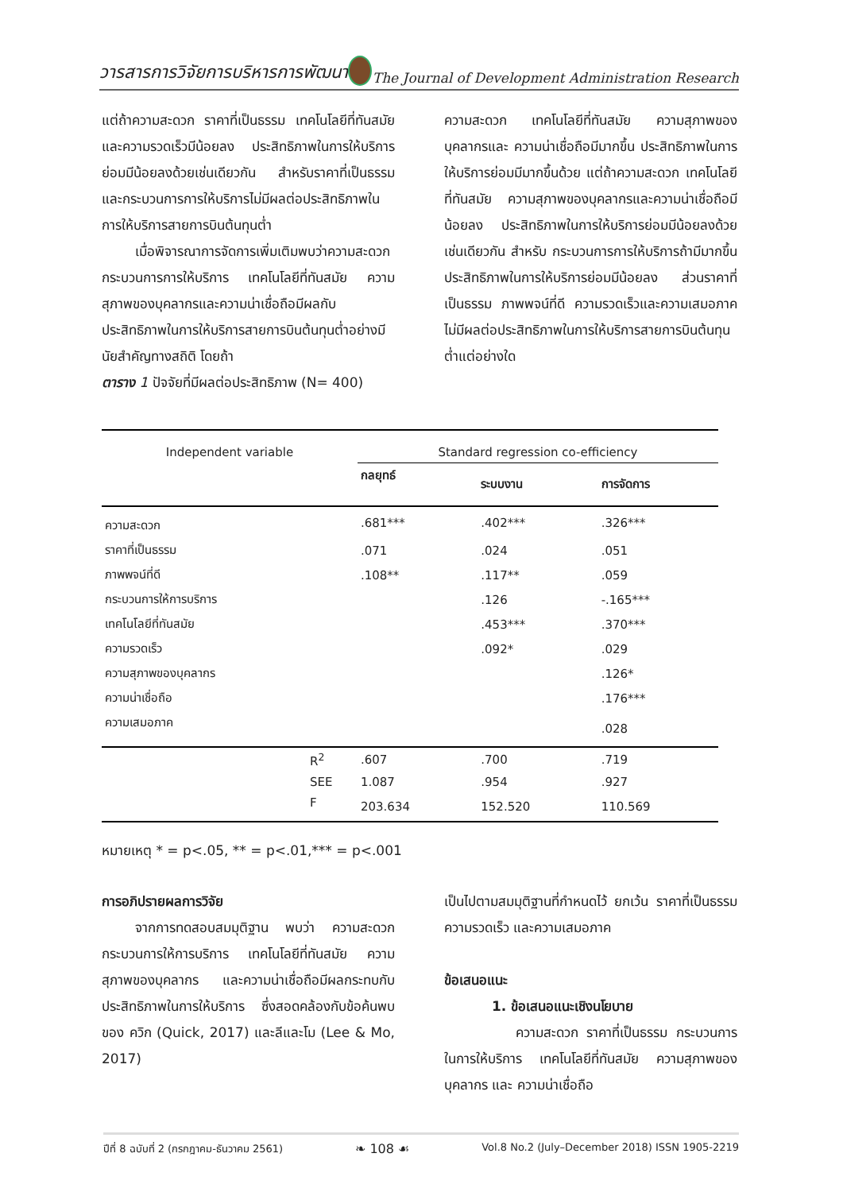วารสารการวิจัยการบริหารการพัฒนา The Journal of Development Administration Research
แต่ถ้าความสะดวก ราคาที่เป็นธรรม เทคโนโลยีที่ทันสมัยและความรวดเร็วมีน้อยลง ประสิทธิภาพในการให้บริการย่อมมีน้อยลงด้วยเช่นเดียวกัน สำหรับราคาที่เป็นธรรม และกระบวนการการให้บริการไม่มีผลต่อประสิทธิภาพในการให้บริการสายการบินต้นทุนต่ำ
เมื่อพิจารณาการจัดการเพิ่มเติมพบว่าความสะดวก กระบวนการการให้บริการ เทคโนโลยีที่ทันสมัย ความสุภาพของบุคลากรและความน่าเชื่อถือมีผลกับประสิทธิภาพในการให้บริการสายการบินต้นทุนต่ำอย่างมีนัยสำคัญทางสถิติ โดยถ้า
ตาราง 1 ปัจจัยที่มีผลต่อประสิทธิภาพ (N= 400)
ความสะดวก เทคโนโลยีที่ทันสมัย ความสุภาพของบุคลากรและ ความน่าเชื่อถือมีมากขึ้น ประสิทธิภาพในการให้บริการย่อมมีมากขึ้นด้วย แต่ถ้าความสะดวก เทคโนโลยีที่ทันสมัย ความสุภาพของบุคลากรและความน่าเชื่อถือมีน้อยลง ประสิทธิภาพในการให้บริการย่อมมีน้อยลงด้วยเช่นเดียวกัน สำหรับ กระบวนการการให้บริการถ้ามีมากขึ้นประสิทธิภาพในการให้บริการย่อมมีน้อยลง ส่วนราคาที่เป็นธรรม ภาพพจน์ที่ดี ความรวดเร็วและความเสมอภาคไม่มีผลต่อประสิทธิภาพในการให้บริการสายการบินต้นทุนต่ำแต่อย่างใด
| Independent variable | | Standard regression co-efficiency | | |
| --- | --- | --- | --- | --- |
| | | กลยุทธ์ | ระบบงาน | การจัดการ |
| ความสะดวก | | .681*** | .402*** | .326*** |
| ราคาที่เป็นธรรม | | .071 | .024 | .051 |
| ภาพพจน์ที่ดี | | .108** | .117** | .059 |
| กระบวนการให้การบริการ | | | .126 | -.165*** |
| เทคโนโลยีที่ทันสมัย | | | .453*** | .370*** |
| ความรวดเร็ว | | | .092* | .029 |
| ความสุภาพของบุคลากร | | | | .126* |
| ความน่าเชื่อถือ | | | | .176*** |
| ความเสมอภาค | | | | .028 |
| | R<sup>2</sup> | .607 | .700 | .719 |
| | SEE | 1.087 | .954 | .927 |
| | F | 203.634 | 152.520 | 110.569 |
หมายเหตุ * = p<.05, ** = p<.01,*** = p<.001
การอภิปรายผลการวิจัย
จากการทดสอบสมมุติฐาน พบว่า ความสะดวก กระบวนการให้การบริการ เทคโนโลยีที่ทันสมัย ความสุภาพของบุคลากร และความน่าเชื่อถือมีผลกระทบกับประสิทธิภาพในการให้บริการ ซึ่งสอดคล้องกับข้อค้นพบของ ควิก (Quick, 2017) และลีและโม (Lee & Mo, 2017)
เป็นไปตามสมมุติฐานที่กำหนดไว้ ยกเว้น ราคาที่เป็นธรรม ความรวดเร็ว และความเสมอภาค
ข้อเสนอแนะ
1. ข้อเสนอแนะเชิงนโยบาย
ความสะดวก ราคาที่เป็นธรรม กระบวนการในการให้บริการ เทคโนโลยีที่ทันสมัย ความสุภาพของบุคลากร และ ความน่าเชื่อถือ
ปีที่ 8 ฉบับที่ 2 (กรกฎาคม-ธันวาคม 2561) ❧ 108 ☙ Vol.8 No.2 (July–December 2018) ISSN 1905-2219